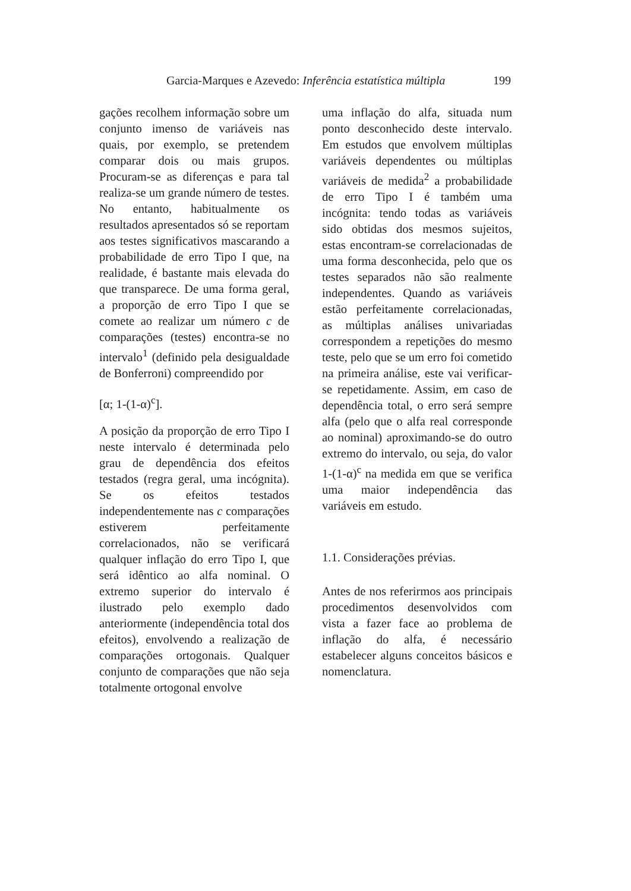Garcia-Marques e Azevedo: Inferência estatística múltipla 199
gações recolhem informação sobre um conjunto imenso de variáveis nas quais, por exemplo, se pretendem comparar dois ou mais grupos. Procuram-se as diferenças e para tal realiza-se um grande número de testes. No entanto, habitualmente os resultados apresentados só se reportam aos testes significativos mascarando a probabilidade de erro Tipo I que, na realidade, é bastante mais elevada do que transparece. De uma forma geral, a proporção de erro Tipo I que se comete ao realizar um número c de comparações (testes) encontra-se no intervalo<sup>1</sup> (definido pela desigualdade de Bonferroni) compreendido por
[α; 1-(1-α)<sup>c</sup>].
A posição da proporção de erro Tipo I neste intervalo é determinada pelo grau de dependência dos efeitos testados (regra geral, uma incógnita). Se os efeitos testados independentemente nas c comparações estiverem perfeitamente correlacionados, não se verificará qualquer inflação do erro Tipo I, que será idêntico ao alfa nominal. O extremo superior do intervalo é ilustrado pelo exemplo dado anteriormente (independência total dos efeitos), envolvendo a realização de comparações ortogonais. Qualquer conjunto de comparações que não seja totalmente ortogonal envolve
uma inflação do alfa, situada num ponto desconhecido deste intervalo. Em estudos que envolvem múltiplas variáveis dependentes ou múltiplas variáveis de medida<sup>2</sup> a probabilidade de erro Tipo I é também uma incógnita: tendo todas as variáveis sido obtidas dos mesmos sujeitos, estas encontram-se correlacionadas de uma forma desconhecida, pelo que os testes separados não são realmente independentes. Quando as variáveis estão perfeitamente correlacionadas, as múltiplas análises univariadas correspondem a repetições do mesmo teste, pelo que se um erro foi cometido na primeira análise, este vai verificar-se repetidamente. Assim, em caso de dependência total, o erro será sempre alfa (pelo que o alfa real corresponde ao nominal) aproximando-se do outro extremo do intervalo, ou seja, do valor 1-(1-α)<sup>c</sup> na medida em que se verifica uma maior independência das variáveis em estudo.
1.1. Considerações prévias.
Antes de nos referirmos aos principais procedimentos desenvolvidos com vista a fazer face ao problema de inflação do alfa, é necessário estabelecer alguns conceitos básicos e nomenclatura.